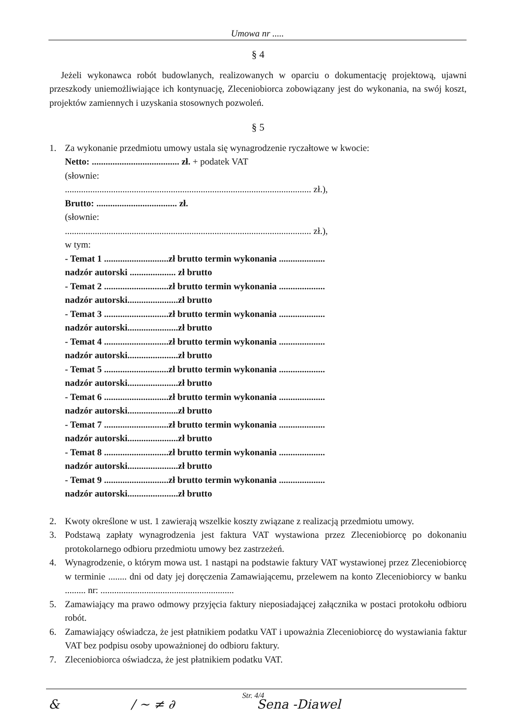Umowa nr .....
§ 4
Jeżeli wykonawca robót budowlanych, realizowanych w oparciu o dokumentację projektową, ujawni przeszkody uniemożliwiające ich kontynuację, Zleceniobiorca zobowiązany jest do wykonania, na swój koszt, projektów zamiennych i uzyskania stosownych pozwoleń.
§ 5
1. Za wykonanie przedmiotu umowy ustala się wynagrodzenie ryczałtowe w kwocie:
Netto: ...................................... zł. + podatek VAT
(słownie:
........................................................................................................... zł.),
Brutto: ................................... zł.
(słownie:
........................................................................................................... zł.),
w tym:
- Temat 1 ............................zł brutto termin wykonania ....................
nadzór autorski .................... zł brutto
- Temat 2 ............................zł brutto termin wykonania ....................
nadzór autorski......................zł brutto
- Temat 3 ............................zł brutto termin wykonania ....................
nadzór autorski......................zł brutto
- Temat 4 ............................zł brutto termin wykonania ....................
nadzór autorski......................zł brutto
- Temat 5 ............................zł brutto termin wykonania ....................
nadzór autorski......................zł brutto
- Temat 6 ............................zł brutto termin wykonania ....................
nadzór autorski......................zł brutto
- Temat 7 ............................zł brutto termin wykonania ....................
nadzór autorski......................zł brutto
- Temat 8 ............................zł brutto termin wykonania ....................
nadzór autorski......................zł brutto
- Temat 9 ............................zł brutto termin wykonania ....................
nadzór autorski......................zł brutto
2. Kwoty określone w ust. 1 zawierają wszelkie koszty związane z realizacją przedmiotu umowy.
3. Podstawą zapłaty wynagrodzenia jest faktura VAT wystawiona przez Zleceniobiorcę po dokonaniu protokolarnego odbioru przedmiotu umowy bez zastrzeżeń.
4. Wynagrodzenie, o którym mowa ust. 1 nastąpi na podstawie faktury VAT wystawionej przez Zleceniobiorcę w terminie ........ dni od daty jej doręczenia Zamawiającemu, przelewem na konto Zleceniobiorcy w banku ......... nr: ..........................................................
5. Zamawiający ma prawo odmowy przyjęcia faktury nieposiadającej załącznika w postaci protokołu odbioru robót.
6. Zamawiający oświadcza, że jest płatnikiem podatku VAT i upoważnia Zleceniobiorcę do wystawiania faktur VAT bez podpisu osoby upoważnionej do odbioru faktury.
7. Zleceniobiorca oświadcza, że jest płatnikiem podatku VAT.
Str. 4/4
& / ~ ≠ ∂ Sena -Diawel